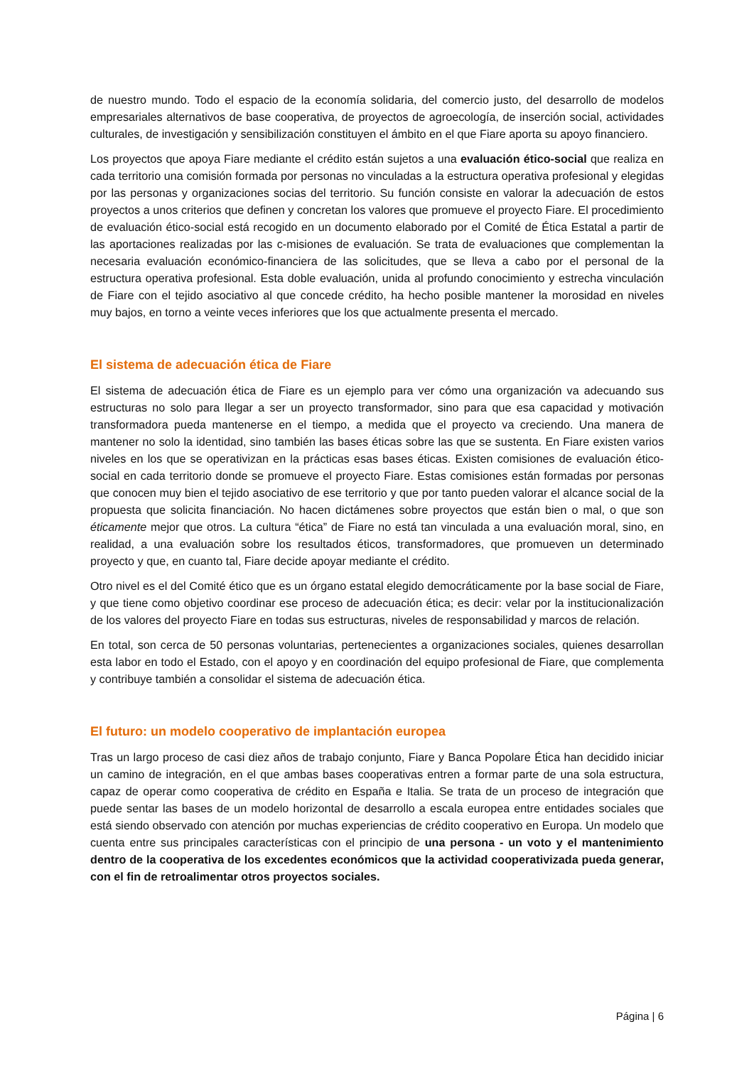de nuestro mundo. Todo el espacio de la economía solidaria, del comercio justo, del desarrollo de modelos empresariales alternativos de base cooperativa, de proyectos de agroecología, de inserción social, actividades culturales, de investigación y sensibilización constituyen el ámbito en el que Fiare aporta su apoyo financiero.
Los proyectos que apoya Fiare mediante el crédito están sujetos a una evaluación ético-social que realiza en cada territorio una comisión formada por personas no vinculadas a la estructura operativa profesional y elegidas por las personas y organizaciones socias del territorio. Su función consiste en valorar la adecuación de estos proyectos a unos criterios que definen y concretan los valores que promueve el proyecto Fiare. El procedimiento de evaluación ético-social está recogido en un documento elaborado por el Comité de Ética Estatal a partir de las aportaciones realizadas por las c-misiones de evaluación. Se trata de evaluaciones que complementan la necesaria evaluación económico-financiera de las solicitudes, que se lleva a cabo por el personal de la estructura operativa profesional. Esta doble evaluación, unida al profundo conocimiento y estrecha vinculación de Fiare con el tejido asociativo al que concede crédito, ha hecho posible mantener la morosidad en niveles muy bajos, en torno a veinte veces inferiores que los que actualmente presenta el mercado.
El sistema de adecuación ética de Fiare
El sistema de adecuación ética de Fiare es un ejemplo para ver cómo una organización va adecuando sus estructuras no solo para llegar a ser un proyecto transformador, sino para que esa capacidad y motivación transformadora pueda mantenerse en el tiempo, a medida que el proyecto va creciendo. Una manera de mantener no solo la identidad, sino también las bases éticas sobre las que se sustenta. En Fiare existen varios niveles en los que se operativizan en la prácticas esas bases éticas. Existen comisiones de evaluación ético-social en cada territorio donde se promueve el proyecto Fiare. Estas comisiones están formadas por personas que conocen muy bien el tejido asociativo de ese territorio y que por tanto pueden valorar el alcance social de la propuesta que solicita financiación. No hacen dictámenes sobre proyectos que están bien o mal, o que son éticamente mejor que otros. La cultura “ética” de Fiare no está tan vinculada a una evaluación moral, sino, en realidad, a una evaluación sobre los resultados éticos, transformadores, que promueven un determinado proyecto y que, en cuanto tal, Fiare decide apoyar mediante el crédito.
Otro nivel es el del Comité ético que es un órgano estatal elegido democráticamente por la base social de Fiare, y que tiene como objetivo coordinar ese proceso de adecuación ética; es decir: velar por la institucionalización de los valores del proyecto Fiare en todas sus estructuras, niveles de responsabilidad y marcos de relación.
En total, son cerca de 50 personas voluntarias, pertenecientes a organizaciones sociales, quienes desarrollan esta labor en todo el Estado, con el apoyo y en coordinación del equipo profesional de Fiare, que complementa y contribuye también a consolidar el sistema de adecuación ética.
El futuro: un modelo cooperativo de implantación europea
Tras un largo proceso de casi diez años de trabajo conjunto, Fiare y Banca Popolare Ética han decidido iniciar un camino de integración, en el que ambas bases cooperativas entren a formar parte de una sola estructura, capaz de operar como cooperativa de crédito en España e Italia. Se trata de un proceso de integración que puede sentar las bases de un modelo horizontal de desarrollo a escala europea entre entidades sociales que está siendo observado con atención por muchas experiencias de crédito cooperativo en Europa. Un modelo que cuenta entre sus principales características con el principio de una persona - un voto y el mantenimiento dentro de la cooperativa de los excedentes económicos que la actividad cooperativizada pueda generar, con el fin de retroalimentar otros proyectos sociales.
Página | 6